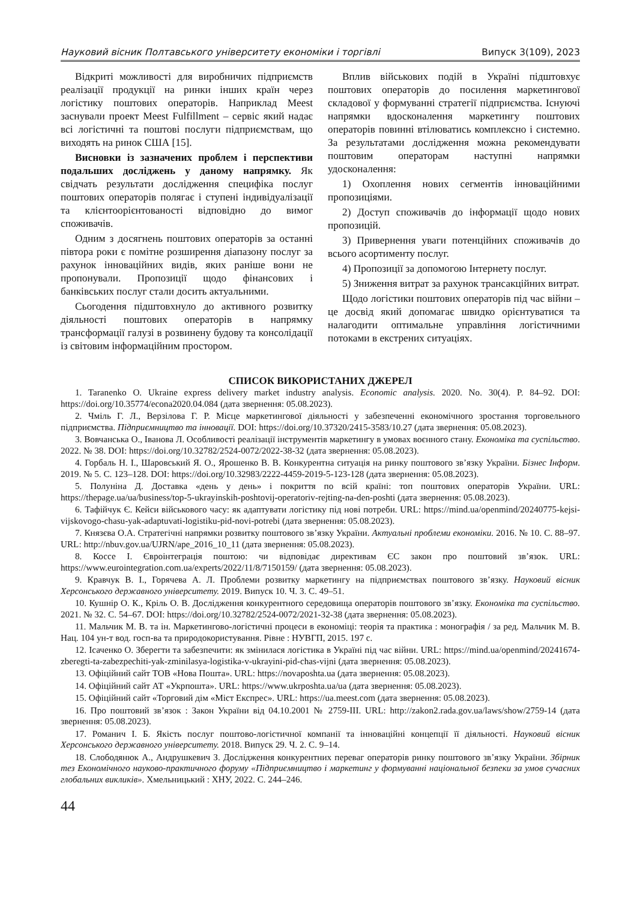Науковий вісник Полтавського університету економіки і торгівлі Випуск 3(109), 2023
Відкриті можливості для виробничих підприємств реалізації продукції на ринки інших країн через логістику поштових операторів. Наприклад Meest заснували проект Meest Fulfillment – сервіс який надає всі логістичні та поштові послуги підприємствам, що виходять на ринок США [15].
Висновки із зазначених проблем і перспективи подальших досліджень у даному напрямку. Як свідчать результати дослідження специфіка послуг поштових операторів полягає і ступені індивідуалізації та клієнтоорієнтованості відповідно до вимог споживачів.
Одним з досягнень поштових операторів за останні півтора роки є помітне розширення діапазону послуг за рахунок інноваційних видів, яких раніше вони не пропонували. Пропозиції щодо фінансових і банківських послуг стали досить актуальними.
Сьогодення підштовхнуло до активного розвитку діяльності поштових операторів в напрямку трансформації галузі в розвинену будову та консолідації із світовим інформаційним простором.
Вплив військових подій в Україні підштовхує поштових операторів до посилення маркетингової складової у формуванні стратегії підприємства. Існуючі напрямки вдосконалення маркетингу поштових операторів повинні втілюватись комплексно і системно. За результатами дослідження можна рекомендувати поштовим операторам наступні напрямки удосконалення:
1) Охоплення нових сегментів інноваційними пропозиціями.
2) Доступ споживачів до інформації щодо нових пропозицій.
3) Привернення уваги потенційних споживачів до всього асортименту послуг.
4) Пропозиції за допомогою Інтернету послуг.
5) Зниження витрат за рахунок трансакційних витрат.
Щодо логістики поштових операторів під час війни – це досвід який допомагає швидко орієнтуватися та налагодити оптимальне управління логістичними потоками в екстрених ситуаціях.
СПИСОК ВИКОРИСТАНИХ ДЖЕРЕЛ
1. Taranenko O. Ukraine express delivery market industry analysis. Economic analysis. 2020. No. 30(4). P. 84–92. DOI: https://doi.org/10.35774/econa2020.04.084 (дата звернення: 05.08.2023).
2. Чміль Г. Л., Верзілова Г. Р. Місце маркетингової діяльності у забезпеченні економічного зростання торговельного підприємства. Підприємництво та інновації. DOI: https://doi.org/10.37320/2415-3583/10.27 (дата звернення: 05.08.2023).
3. Вовчанська О., Іванова Л. Особливості реалізації інструментів маркетингу в умовах воєнного стану. Економіка та суспільство. 2022. № 38. DOI: https://doi.org/10.32782/2524-0072/2022-38-32 (дата звернення: 05.08.2023).
4. Горбаль Н. І., Шаровський Я. О., Ярошенко В. В. Конкурентна ситуація на ринку поштового зв’язку України. Бізнес Інформ. 2019. № 5. С. 123–128. DOI: https://doi.org/10.32983/2222-4459-2019-5-123-128 (дата звернення: 05.08.2023).
5. Полуніна Д. Доставка «день у день» і покриття по всій країні: топ поштових операторів України. URL: https://thepage.ua/ua/business/top-5-ukrayinskih-poshtovij-operatoriv-rejting-na-den-poshti (дата звернення: 05.08.2023).
6. Тафійчук Є. Кейси військового часу: як адаптувати логістику під нові потреби. URL: https://mind.ua/openmind/20240775-kejsi-vijskovogo-chasu-yak-adaptuvati-logistiku-pid-novi-potrebi (дата звернення: 05.08.2023).
7. Князєва О.А. Стратегічні напрямки розвитку поштового зв’язку України. Актуальні проблеми економіки. 2016. № 10. С. 88–97. URL: http://nbuv.gov.ua/UJRN/ape_2016_10_11 (дата звернення: 05.08.2023).
8. Коссе І. Євроінтеграція поштою: чи відповідає директивам ЄС закон про поштовий зв’язок. URL: https://www.eurointegration.com.ua/experts/2022/11/8/7150159/ (дата звернення: 05.08.2023).
9. Кравчук В. І., Горячева А. Л. Проблеми розвитку маркетингу на підприємствах поштового зв’язку. Науковий вісник Херсонського державного університету. 2019. Випуск 10. Ч. 3. С. 49–51.
10. Кушнір О. К., Кріль О. В. Дослідження конкурентного середовища операторів поштового зв’язку. Економіка та суспільство. 2021. № 32. С. 54–67. DOI: https://doi.org/10.32782/2524-0072/2021-32-38 (дата звернення: 05.08.2023).
11. Мальчик М. В. та ін. Маркетингово-логістичні процеси в економіці: теорія та практика : монографія / за ред. Мальчик М. В. Нац. 104 ун-т вод. госп-ва та природокористування. Рівне : НУВГП, 2015. 197 с.
12. Ісаченко О. Зберегти та забезпечити: як змінилася логістика в Україні під час війни. URL: https://mind.ua/openmind/20241674-zberegti-ta-zabezpechiti-yak-zminilasya-logistika-v-ukrayini-pid-chas-vijni (дата звернення: 05.08.2023).
13. Офіційний сайт ТОВ «Нова Пошта». URL: https://novaposhta.ua (дата звернення: 05.08.2023).
14. Офіційний сайт АТ «Укрпошта». URL: https://www.ukrposhta.ua/ua (дата звернення: 05.08.2023).
15. Офіційний сайт «Торговий дім «Міст Експрес». URL: https://ua.meest.com (дата звернення: 05.08.2023).
16. Про поштовий зв’язок : Закон України від 04.10.2001 № 2759-ІІІ. URL: http://zakon2.rada.gov.ua/laws/show/2759-14 (дата звернення: 05.08.2023).
17. Романич І. Б. Якість послуг поштово-логістичної компанії та інноваційні концепції її діяльності. Науковий вісник Херсонського державного університету. 2018. Випуск 29. Ч. 2. С. 9–14.
18. Слободянюк А., Андрушкевич З. Дослідження конкурентних переваг операторів ринку поштового зв’язку України. Збірник тез Економічного науково-практичного форуму «Підприємництво і маркетинг у формуванні національної безпеки за умов сучасних глобальних викликів». Хмельницький : ХНУ, 2022. С. 244–246.
44